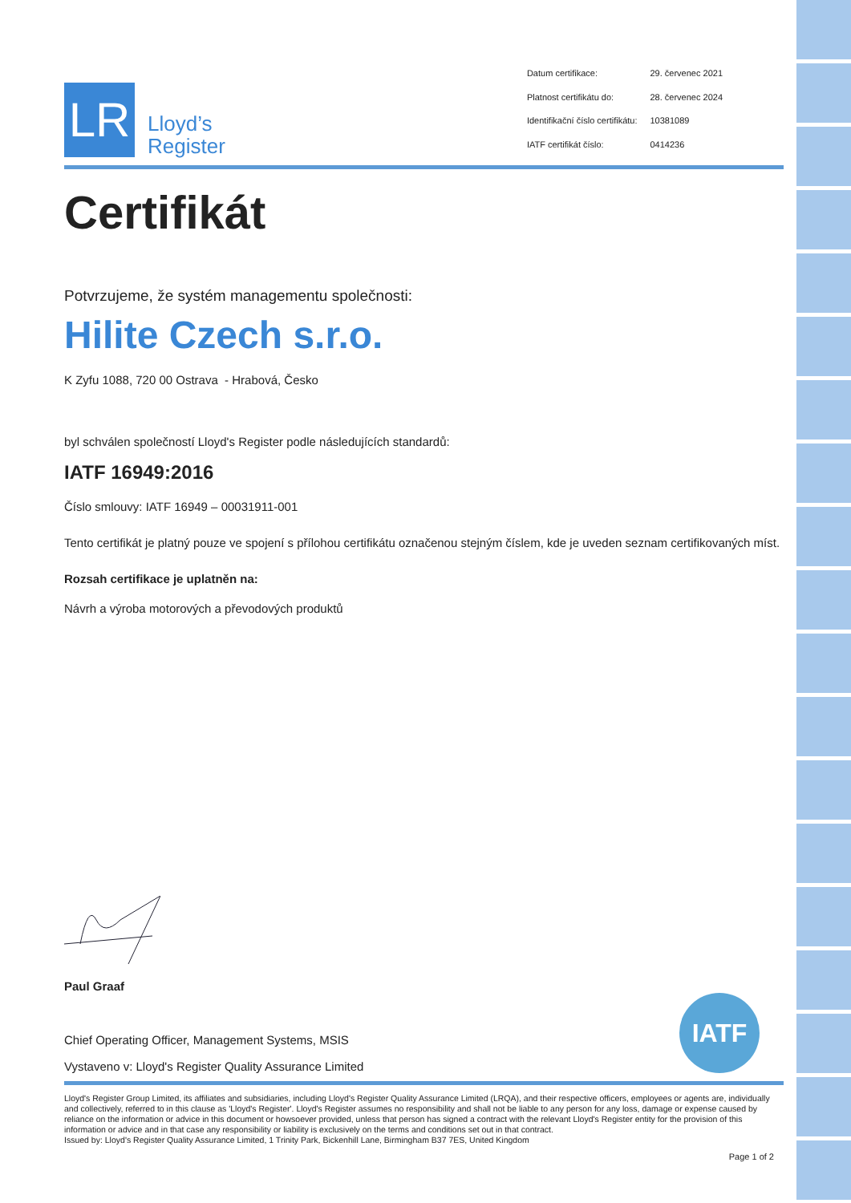LR
Lloyd’s
Register
| Datum certifikace: | 29. červenec 2021 |
| Platnost certifikátu do: | 28. červenec 2024 |
| Identifikační číslo certifikátu: | 10381089 |
| IATF certifikát číslo: | 0414236 |
Certifikát
Potvrzujeme, že systém managementu společnosti:
Hilite Czech s.r.o.
K Zyfu 1088, 720 00 Ostrava - Hrabová, Česko
byl schválen společností Lloyd's Register podle následujících standardů:
IATF 16949:2016
Číslo smlouvy: IATF 16949 – 00031911-001
Tento certifikát je platný pouze ve spojení s přílohou certifikátu označenou stejným číslem, kde je uveden seznam certifikovaných míst.
Rozsah certifikace je uplatněn na:
Návrh a výroba motorových a převodových produktů
Paul Graaf
Chief Operating Officer, Management Systems, MSIS
Vystaveno v: Lloyd's Register Quality Assurance Limited
IATF
Lloyd's Register Group Limited, its affiliates and subsidiaries, including Lloyd's Register Quality Assurance Limited (LRQA), and their respective officers, employees or agents are, individually and collectively, referred to in this clause as 'Lloyd's Register'. Lloyd's Register assumes no responsibility and shall not be liable to any person for any loss, damage or expense caused by reliance on the information or advice in this document or howsoever provided, unless that person has signed a contract with the relevant Lloyd's Register entity for the provision of this information or advice and in that case any responsibility or liability is exclusively on the terms and conditions set out in that contract.
Issued by: Lloyd's Register Quality Assurance Limited, 1 Trinity Park, Bickenhill Lane, Birmingham B37 7ES, United Kingdom
Page 1 of 2